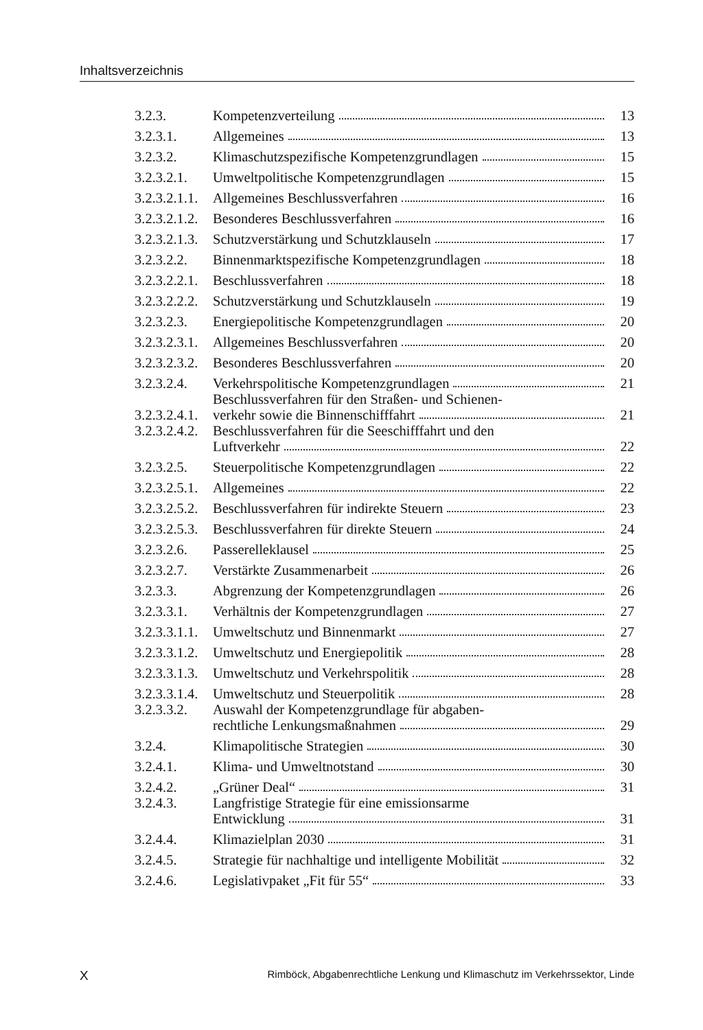Inhaltsverzeichnis
| 3.2.3. | Kompetenzverteilung | 13 |
| 3.2.3.1. | Allgemeines | 13 |
| 3.2.3.2. | Klimaschutzspezifische Kompetenzgrundlagen | 15 |
| 3.2.3.2.1. | Umweltpolitische Kompetenzgrundlagen | 15 |
| 3.2.3.2.1.1. | Allgemeines Beschlussverfahren | 16 |
| 3.2.3.2.1.2. | Besonderes Beschlussverfahren | 16 |
| 3.2.3.2.1.3. | Schutzverstärkung und Schutzklauseln | 17 |
| 3.2.3.2.2. | Binnenmarktspezifische Kompetenzgrundlagen | 18 |
| 3.2.3.2.2.1. | Beschlussverfahren | 18 |
| 3.2.3.2.2.2. | Schutzverstärkung und Schutzklauseln | 19 |
| 3.2.3.2.3. | Energiepolitische Kompetenzgrundlagen | 20 |
| 3.2.3.2.3.1. | Allgemeines Beschlussverfahren | 20 |
| 3.2.3.2.3.2. | Besonderes Beschlussverfahren | 20 |
| 3.2.3.2.4. | Verkehrspolitische Kompetenzgrundlagen | 21 |
| 3.2.3.2.4.1. | Beschlussverfahren für den Straßen- und Schienen- verkehr sowie die Binnenschifffahrt | 21 |
| 3.2.3.2.4.2. | Beschlussverfahren für die Seeschifffahrt und den Luftverkehr | 22 |
| 3.2.3.2.5. | Steuerpolitische Kompetenzgrundlagen | 22 |
| 3.2.3.2.5.1. | Allgemeines | 22 |
| 3.2.3.2.5.2. | Beschlussverfahren für indirekte Steuern | 23 |
| 3.2.3.2.5.3. | Beschlussverfahren für direkte Steuern | 24 |
| 3.2.3.2.6. | Passerelleklausel | 25 |
| 3.2.3.2.7. | Verstärkte Zusammenarbeit | 26 |
| 3.2.3.3. | Abgrenzung der Kompetenzgrundlagen | 26 |
| 3.2.3.3.1. | Verhältnis der Kompetenzgrundlagen | 27 |
| 3.2.3.3.1.1. | Umweltschutz und Binnenmarkt | 27 |
| 3.2.3.3.1.2. | Umweltschutz und Energiepolitik | 28 |
| 3.2.3.3.1.3. | Umweltschutz und Verkehrspolitik | 28 |
| 3.2.3.3.1.4. | Umweltschutz und Steuerpolitik | 28 |
| 3.2.3.3.2. | Auswahl der Kompetenzgrundlage für abgaben- rechtliche Lenkungsmaßnahmen | 29 |
| 3.2.4. | Klimapolitische Strategien | 30 |
| 3.2.4.1. | Klima- und Umweltnotstand | 30 |
| 3.2.4.2. | „Grüner Deal“ | 31 |
| 3.2.4.3. | Langfristige Strategie für eine emissionsarme Entwicklung | 31 |
| 3.2.4.4. | Klimazielplan 2030 | 31 |
| 3.2.4.5. | Strategie für nachhaltige und intelligente Mobilität | 32 |
| 3.2.4.6. | Legislativpaket „Fit für 55“ | 33 |
X Rimböck, Abgabenrechtliche Lenkung und Klimaschutz im Verkehrssektor, Linde